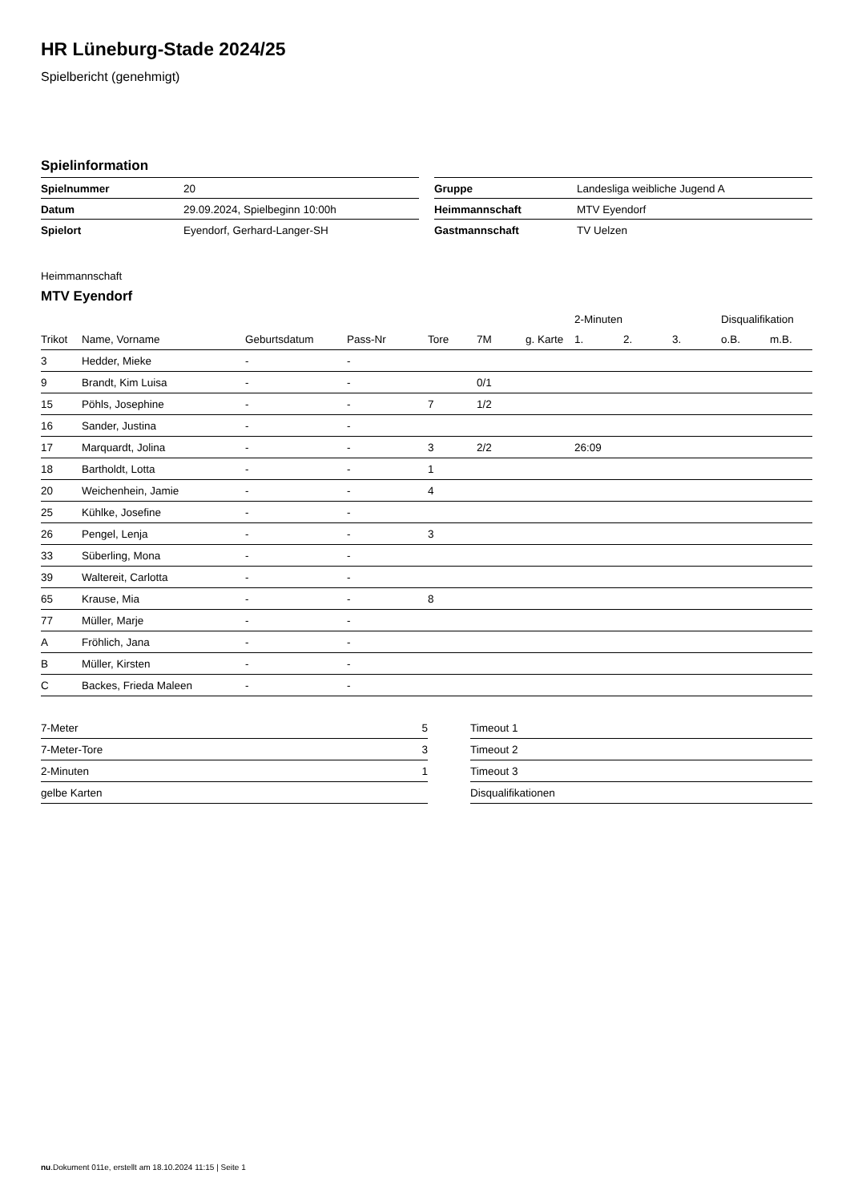HR Lüneburg-Stade 2024/25
Spielbericht (genehmigt)
Spielinformation
| Spielnummer | 20 |
| Datum | 29.09.2024, Spielbeginn 10:00h |
| Spielort | Eyendorf, Gerhard-Langer-SH |
| Gruppe | Landesliga weibliche Jugend A |
| Heimmannschaft | MTV Eyendorf |
| Gastmannschaft | TV Uelzen |
Heimmannschaft
MTV Eyendorf
| | | | | | | | 2-Minuten | | | Disqualifikation | |
| --- | --- | --- | --- | --- | --- | --- | --- | --- | --- | --- | --- |
| Trikot | Name, Vorname | Geburtsdatum | Pass-Nr | Tore | 7M | g. Karte | 1. | 2. | 3. | o.B. | m.B. |
| 3 | Hedder, Mieke | - | - | | | | | | | | |
| 9 | Brandt, Kim Luisa | - | - | | 0/1 | | | | | | |
| 15 | Pöhls, Josephine | - | - | 7 | 1/2 | | | | | | |
| 16 | Sander, Justina | - | - | | | | | | | | |
| 17 | Marquardt, Jolina | - | - | 3 | 2/2 | | 26:09 | | | | |
| 18 | Bartholdt, Lotta | - | - | 1 | | | | | | | |
| 20 | Weichenhein, Jamie | - | - | 4 | | | | | | | |
| 25 | Kühlke, Josefine | - | - | | | | | | | | |
| 26 | Pengel, Lenja | - | - | 3 | | | | | | | |
| 33 | Süberling, Mona | - | - | | | | | | | | |
| 39 | Waltereit, Carlotta | - | - | | | | | | | | |
| 65 | Krause, Mia | - | - | 8 | | | | | | | |
| 77 | Müller, Marje | - | - | | | | | | | | |
| A | Fröhlich, Jana | - | - | | | | | | | | |
| B | Müller, Kirsten | - | - | | | | | | | | |
| C | Backes, Frieda Maleen | - | - | | | | | | | | |
| 7-Meter | 5 |
| 7-Meter-Tore | 3 |
| 2-Minuten | 1 |
| gelbe Karten | |
| Timeout 1 |
| Timeout 2 |
| Timeout 3 |
| Disqualifikationen |
nu.Dokument 011e, erstellt am 18.10.2024 11:15 | Seite 1